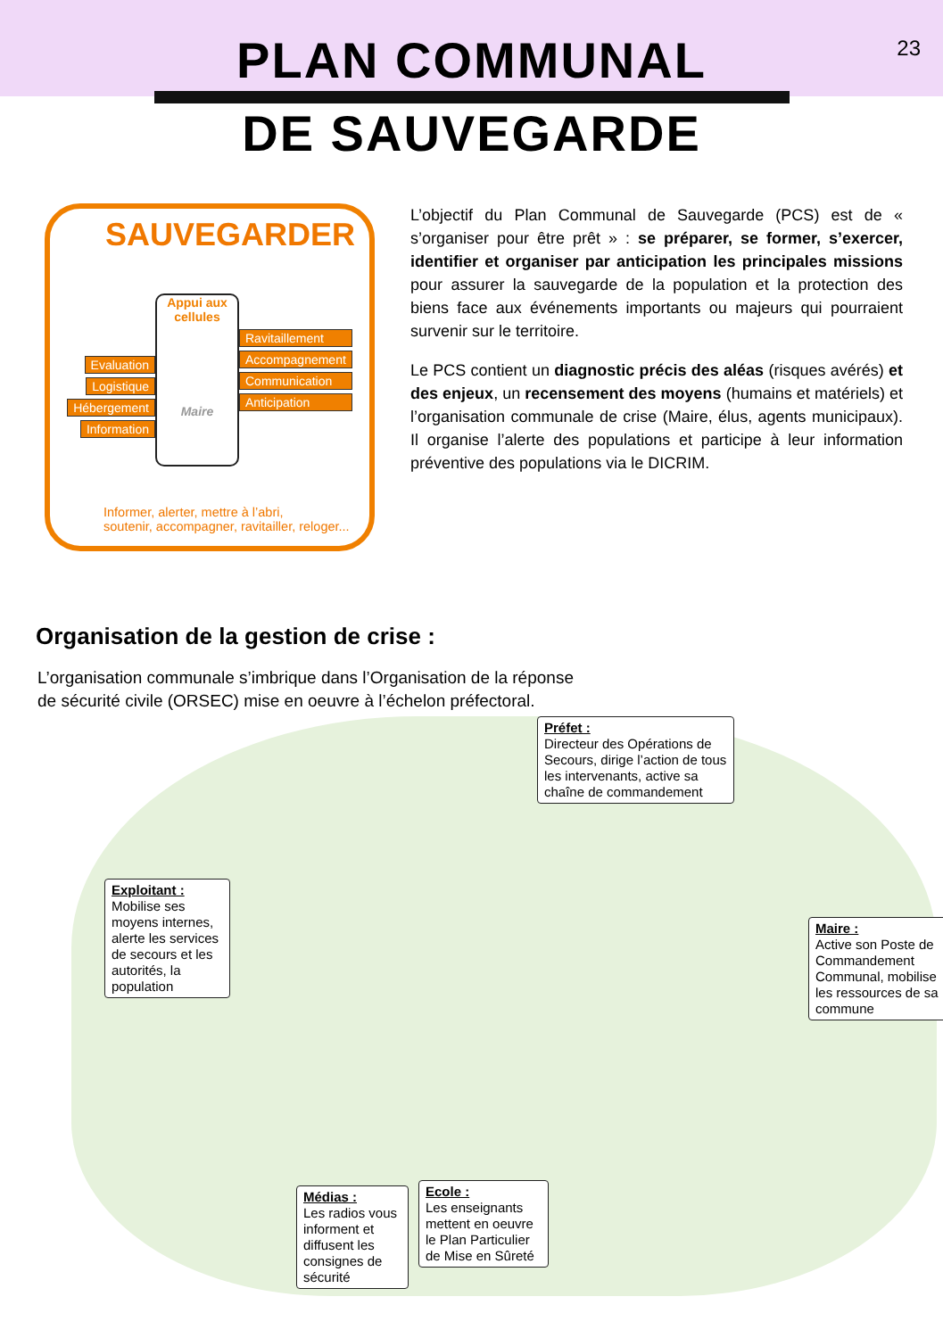23
PLAN COMMUNAL
DE SAUVEGARDE
SAUVEGARDER
Evaluation
Logistique
Hébergement
Information
Appui aux cellules
Maire
Ravitaillement
Accompagnement
Communication
Anticipation
Informer, alerter, mettre à l’abri,
soutenir, accompagner, ravitailler, reloger...
L’objectif du Plan Communal de Sauvegarde (PCS) est de « s’organiser pour être prêt » : se préparer, se former, s’exercer, identifier et organiser par anticipation les principales missions pour assurer la sauvegarde de la population et la protection des biens face aux événements importants ou majeurs qui pourraient survenir sur le territoire.
Le PCS contient un diagnostic précis des aléas (risques avérés) et des enjeux, un recensement des moyens (humains et matériels) et l’organisation communale de crise (Maire, élus, agents municipaux). Il organise l’alerte des populations et participe à leur information préventive des populations via le DICRIM.
Organisation de la gestion de crise :
L’organisation communale s’imbrique dans l’Organisation de la réponse
de sécurité civile (ORSEC) mise en oeuvre à l’échelon préfectoral.
Préfet :
Directeur des Opérations de Secours, dirige l’action de tous les intervenants, active sa chaîne de commandement
Exploitant :
Mobilise ses moyens internes, alerte les services de secours et les autorités, la population
Maire :
Active son Poste de Commandement Communal, mobilise les ressources de sa commune
Ecole :
Les enseignants mettent en oeuvre le Plan Particulier de Mise en Sûreté
Médias :
Les radios vous informent et diffusent les consignes de sécurité